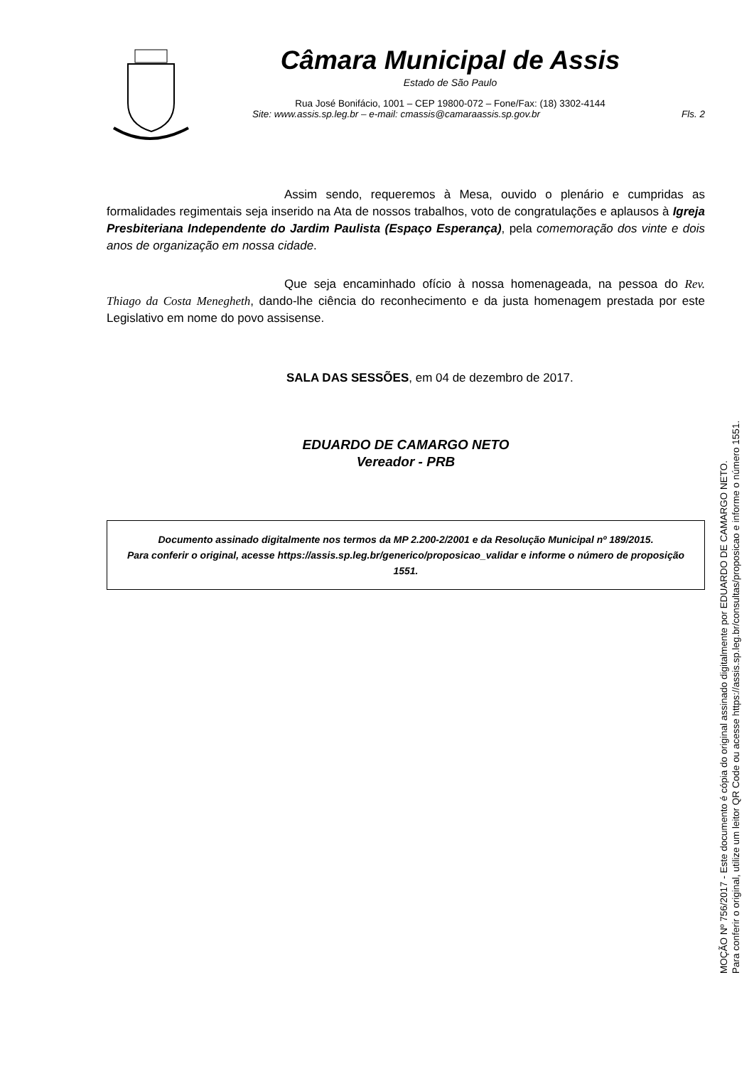Câmara Municipal de Assis
Estado de São Paulo
Rua José Bonifácio, 1001 – CEP 19800-072 – Fone/Fax: (18) 3302-4144
Site: www.assis.sp.leg.br – e-mail: cmassis@camaraassis.sp.gov.br Fls. 2
Assim sendo, requeremos à Mesa, ouvido o plenário e cumpridas as formalidades regimentais seja inserido na Ata de nossos trabalhos, voto de congratulações e aplausos à Igreja Presbiteriana Independente do Jardim Paulista (Espaço Esperança), pela comemoração dos vinte e dois anos de organização em nossa cidade.
Que seja encaminhado ofício à nossa homenageada, na pessoa do Rev. Thiago da Costa Menegheth, dando-lhe ciência do reconhecimento e da justa homenagem prestada por este Legislativo em nome do povo assisense.
SALA DAS SESSÕES, em 04 de dezembro de 2017.
EDUARDO DE CAMARGO NETO
Vereador - PRB
Documento assinado digitalmente nos termos da MP 2.200-2/2001 e da Resolução Municipal nº 189/2015.
Para conferir o original, acesse https://assis.sp.leg.br/generico/proposicao_validar e informe o número de proposição 1551.
MOÇÃO Nº 756/2017 - Este documento é cópia do original assinado digitalmente por EDUARDO DE CAMARGO NETO.
Para conferir o original, utilize um leitor QR Code ou acesse https://assis.sp.leg.br/consultas/proposicao e informe o número 1551.